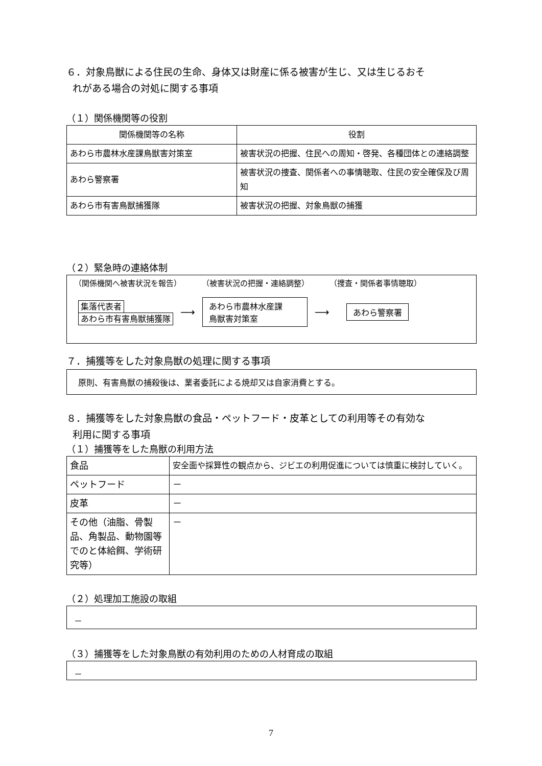６．対象鳥獣による住民の生命、身体又は財産に係る被害が生じ、又は生じるおそ
れがある場合の対処に関する事項
（１）関係機関等の役割
| 関係機関等の名称 | 役割 |
| --- | --- |
| あわら市農林水産課鳥獣害対策室 | 被害状況の把握、住民への周知・啓発、各種団体との連絡調整 |
| あわら警察署 | 被害状況の捜査、関係者への事情聴取、住民の安全確保及び周知 |
| あわら市有害鳥獣捕獲隊 | 被害状況の把握、対象鳥獣の捕獲 |
（２）緊急時の連絡体制
（関係機関へ被害状況を報告） （被害状況の把握・連絡調整） （捜査・関係者事情聴取）
集落代表者
あわら市有害鳥獣捕獲隊
⟶
あわら市農林水産課
鳥獣害対策室
⟶
あわら警察署
７．捕獲等をした対象鳥獣の処理に関する事項
原則、有害鳥獣の捕殺後は、業者委託による焼却又は自家消費とする。
８．捕獲等をした対象鳥獣の食品・ペットフード・皮革としての利用等その有効な
利用に関する事項
（１）捕獲等をした鳥獣の利用方法
| 食品 | 安全面や採算性の観点から、ジビエの利用促進については慎重に検討していく。 |
| ペットフード | － |
| 皮革 | － |
| その他（油脂、骨製品、角製品、動物園等でのと体給餌、学術研究等） | － |
（２）処理加工施設の取組
－
（３）捕獲等をした対象鳥獣の有効利用のための人材育成の取組
－
7